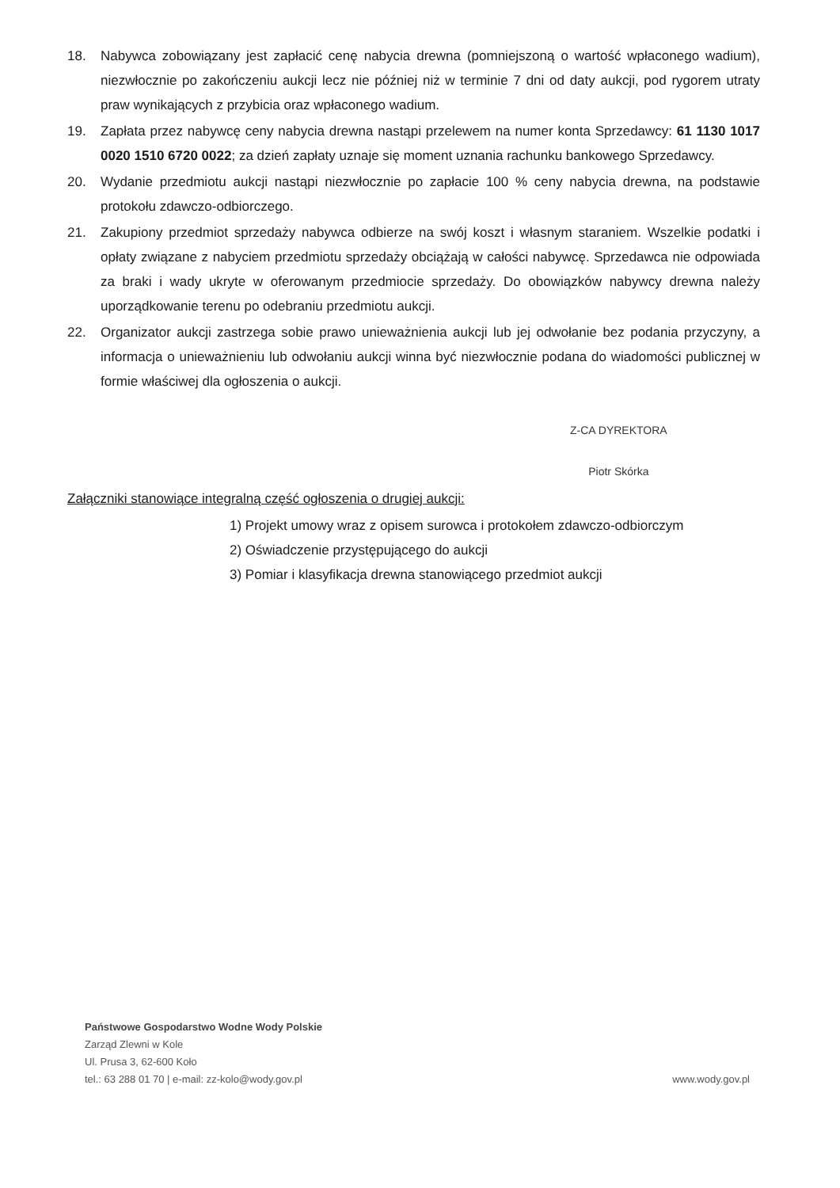18. Nabywca zobowiązany jest zapłacić cenę nabycia drewna (pomniejszoną o wartość wpłaconego wadium), niezwłocznie po zakończeniu aukcji lecz nie później niż w terminie 7 dni od daty aukcji, pod rygorem utraty praw wynikających z przybicia oraz wpłaconego wadium.
19. Zapłata przez nabywcę ceny nabycia drewna nastąpi przelewem na numer konta Sprzedawcy: 61 1130 1017 0020 1510 6720 0022; za dzień zapłaty uznaje się moment uznania rachunku bankowego Sprzedawcy.
20. Wydanie przedmiotu aukcji nastąpi niezwłocznie po zapłacie 100 % ceny nabycia drewna, na podstawie protokołu zdawczo-odbiorczego.
21. Zakupiony przedmiot sprzedaży nabywca odbierze na swój koszt i własnym staraniem. Wszelkie podatki i opłaty związane z nabyciem przedmiotu sprzedaży obciążają w całości nabywcę. Sprzedawca nie odpowiada za braki i wady ukryte w oferowanym przedmiocie sprzedaży. Do obowiązków nabywcy drewna należy uporządkowanie terenu po odebraniu przedmiotu aukcji.
22. Organizator aukcji zastrzega sobie prawo unieważnienia aukcji lub jej odwołanie bez podania przyczyny, a informacja o unieważnieniu lub odwołaniu aukcji winna być niezwłocznie podana do wiadomości publicznej w formie właściwej dla ogłoszenia o aukcji.
Z-CA DYREKTORA
Piotr Skórka
Załączniki stanowiące integralną część ogłoszenia o drugiej aukcji:
1) Projekt umowy wraz z opisem surowca i protokołem zdawczo-odbiorczym
2) Oświadczenie przystępującego do aukcji
3) Pomiar i klasyfikacja drewna stanowiącego przedmiot aukcji
Państwowe Gospodarstwo Wodne Wody Polskie
Zarząd Zlewni w Kole
Ul. Prusa 3, 62-600 Koło
tel.: 63 288 01 70 | e-mail: zz-kolo@wody.gov.pl
www.wody.gov.pl